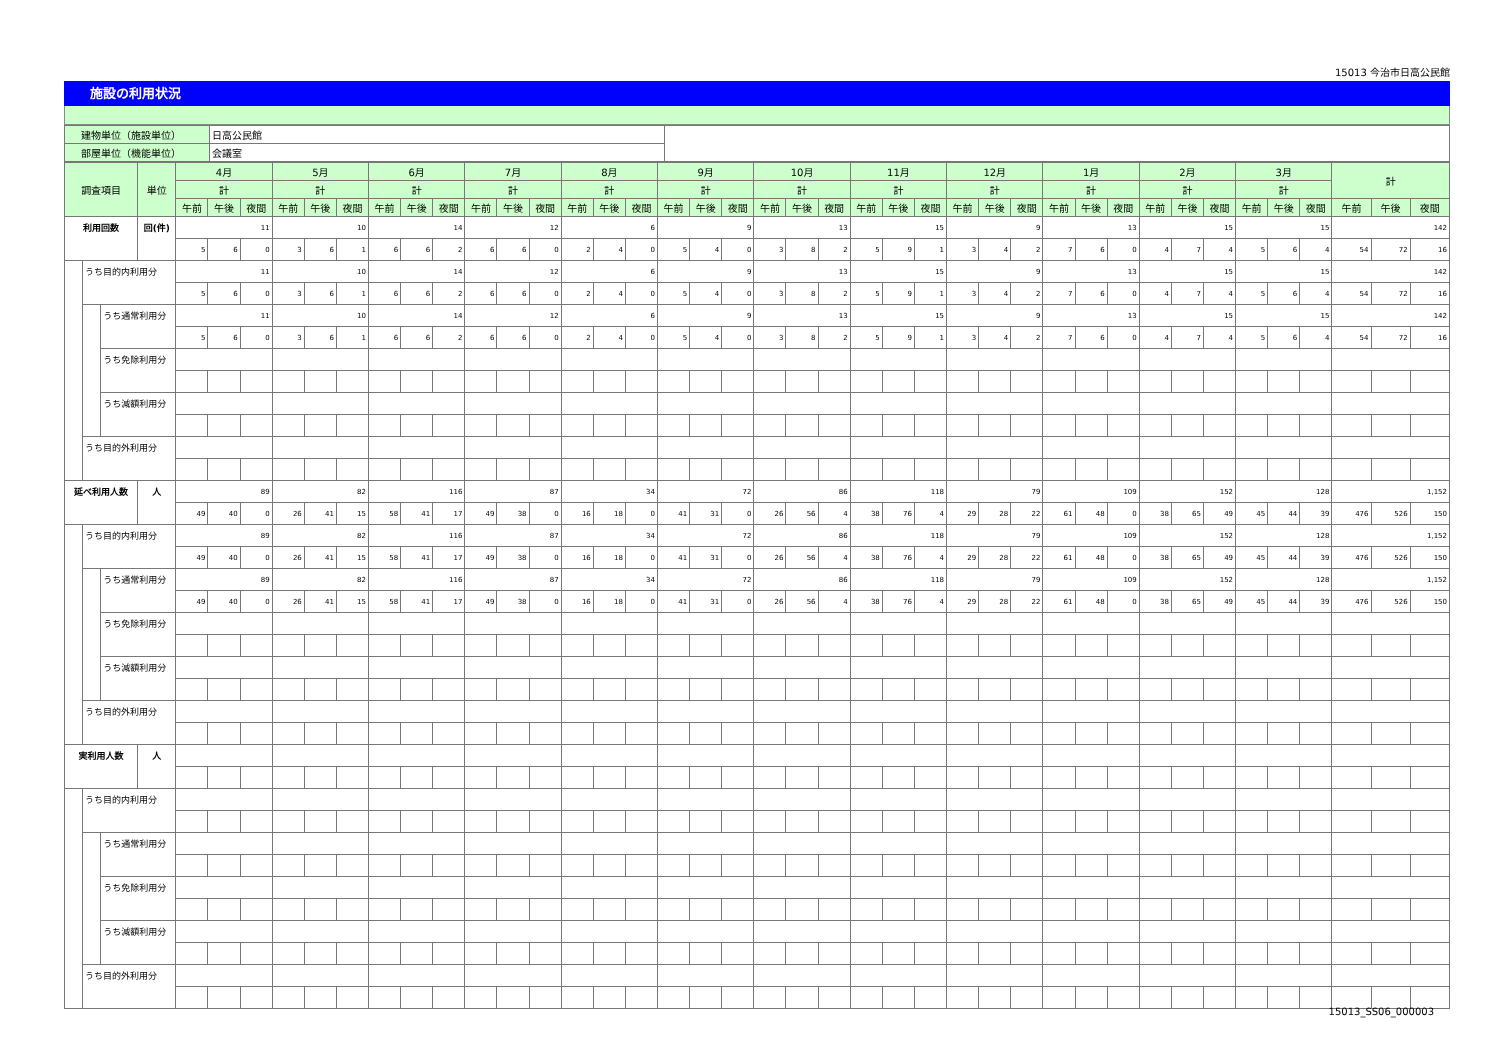15013 今治市日高公民館
施設の利用状況
| 建物単位（施設単位） | 日高公民館 | |
| 部屋単位（機能単位） | 会議室 | |
| 調査項目 | | | 単位 | 4月 | | | 5月 | | | 6月 | | | 7月 | | | 8月 | | | 9月 | | | 10月 | | | 11月 | | | 12月 | | | 1月 | | | 2月 | | | 3月 | | | 計 | | |
| --- | --- | --- | --- | --- | --- | --- | --- | --- | --- | --- | --- | --- | --- | --- | --- | --- | --- | --- | --- | --- | --- | --- | --- | --- | --- | --- | --- | --- | --- | --- | --- | --- | --- | --- | --- | --- | --- | --- | --- | --- | --- | --- |
| | | | | 計 | | | 計 | | | 計 | | | 計 | | | 計 | | | 計 | | | 計 | | | 計 | | | 計 | | | 計 | | | 計 | | | 計 | | | | | |
| | | | | 午前 | 午後 | 夜間 | 午前 | 午後 | 夜間 | 午前 | 午後 | 夜間 | 午前 | 午後 | 夜間 | 午前 | 午後 | 夜間 | 午前 | 午後 | 夜間 | 午前 | 午後 | 夜間 | 午前 | 午後 | 夜間 | 午前 | 午後 | 夜間 | 午前 | 午後 | 夜間 | 午前 | 午後 | 夜間 | 午前 | 午後 | 夜間 | 午前 | 午後 | 夜間 |
| 利用回数 | | | 回(件) | 11 | | | 10 | | | 14 | | | 12 | | | 6 | | | 9 | | | 13 | | | 15 | | | 9 | | | 13 | | | 15 | | | 15 | | | 142 | | |
| | | | | 5 | 6 | 0 | 3 | 6 | 1 | 6 | 6 | 2 | 6 | 6 | 0 | 2 | 4 | 0 | 5 | 4 | 0 | 3 | 8 | 2 | 5 | 9 | 1 | 3 | 4 | 2 | 7 | 6 | 0 | 4 | 7 | 4 | 5 | 6 | 4 | 54 | 72 | 16 |
| | うち目的内利用分 | | | 11 | | | 10 | | | 14 | | | 12 | | | 6 | | | 9 | | | 13 | | | 15 | | | 9 | | | 13 | | | 15 | | | 15 | | | 142 | | |
| | | | | 5 | 6 | 0 | 3 | 6 | 1 | 6 | 6 | 2 | 6 | 6 | 0 | 2 | 4 | 0 | 5 | 4 | 0 | 3 | 8 | 2 | 5 | 9 | 1 | 3 | 4 | 2 | 7 | 6 | 0 | 4 | 7 | 4 | 5 | 6 | 4 | 54 | 72 | 16 |
| | | うち通常利用分 | | 11 | | | 10 | | | 14 | | | 12 | | | 6 | | | 9 | | | 13 | | | 15 | | | 9 | | | 13 | | | 15 | | | 15 | | | 142 | | |
| | | | | 5 | 6 | 0 | 3 | 6 | 1 | 6 | 6 | 2 | 6 | 6 | 0 | 2 | 4 | 0 | 5 | 4 | 0 | 3 | 8 | 2 | 5 | 9 | 1 | 3 | 4 | 2 | 7 | 6 | 0 | 4 | 7 | 4 | 5 | 6 | 4 | 54 | 72 | 16 |
| | | うち免除利用分 | | | | | | | | | | | | | | | | | | | | | | | | | | | | | | | | | | | | | | | | |
| | | うち減額利用分 | | | | | | | | | | | | | | | | | | | | | | | | | | | | | | | | | | | | | | | | |
| | うち目的外利用分 | | | | | | | | | | | | | | | | | | | | | | | | | | | | | | | | | | | | | | | | | |
| 延べ利用人数 | | | 人 | 89 | | | 82 | | | 116 | | | 87 | | | 34 | | | 72 | | | 86 | | | 118 | | | 79 | | | 109 | | | 152 | | | 128 | | | 1,152 | | |
| | | | | 49 | 40 | 0 | 26 | 41 | 15 | 58 | 41 | 17 | 49 | 38 | 0 | 16 | 18 | 0 | 41 | 31 | 0 | 26 | 56 | 4 | 38 | 76 | 4 | 29 | 28 | 22 | 61 | 48 | 0 | 38 | 65 | 49 | 45 | 44 | 39 | 476 | 526 | 150 |
| | うち目的内利用分 | | | 89 | | | 82 | | | 116 | | | 87 | | | 34 | | | 72 | | | 86 | | | 118 | | | 79 | | | 109 | | | 152 | | | 128 | | | 1,152 | | |
| | | | | 49 | 40 | 0 | 26 | 41 | 15 | 58 | 41 | 17 | 49 | 38 | 0 | 16 | 18 | 0 | 41 | 31 | 0 | 26 | 56 | 4 | 38 | 76 | 4 | 29 | 28 | 22 | 61 | 48 | 0 | 38 | 65 | 49 | 45 | 44 | 39 | 476 | 526 | 150 |
| | | うち通常利用分 | | 89 | | | 82 | | | 116 | | | 87 | | | 34 | | | 72 | | | 86 | | | 118 | | | 79 | | | 109 | | | 152 | | | 128 | | | 1,152 | | |
| | | | | 49 | 40 | 0 | 26 | 41 | 15 | 58 | 41 | 17 | 49 | 38 | 0 | 16 | 18 | 0 | 41 | 31 | 0 | 26 | 56 | 4 | 38 | 76 | 4 | 29 | 28 | 22 | 61 | 48 | 0 | 38 | 65 | 49 | 45 | 44 | 39 | 476 | 526 | 150 |
| | | うち免除利用分 | | | | | | | | | | | | | | | | | | | | | | | | | | | | | | | | | | | | | | | | |
| | | うち減額利用分 | | | | | | | | | | | | | | | | | | | | | | | | | | | | | | | | | | | | | | | | |
| | うち目的外利用分 | | | | | | | | | | | | | | | | | | | | | | | | | | | | | | | | | | | | | | | | | |
| 実利用人数 | | | 人 | | | | | | | | | | | | | | | | | | | | | | | | | | | | | | | | | | | | | | | |
| | うち目的内利用分 | | | | | | | | | | | | | | | | | | | | | | | | | | | | | | | | | | | | | | | | | |
| | | うち通常利用分 | | | | | | | | | | | | | | | | | | | | | | | | | | | | | | | | | | | | | | | | |
| | | うち免除利用分 | | | | | | | | | | | | | | | | | | | | | | | | | | | | | | | | | | | | | | | | |
| | | うち減額利用分 | | | | | | | | | | | | | | | | | | | | | | | | | | | | | | | | | | | | | | | | |
| | うち目的外利用分 | | | | | | | | | | | | | | | | | | | | | | | | | | | | | | | | | | | | | | | | | |
15013_SS06_000003